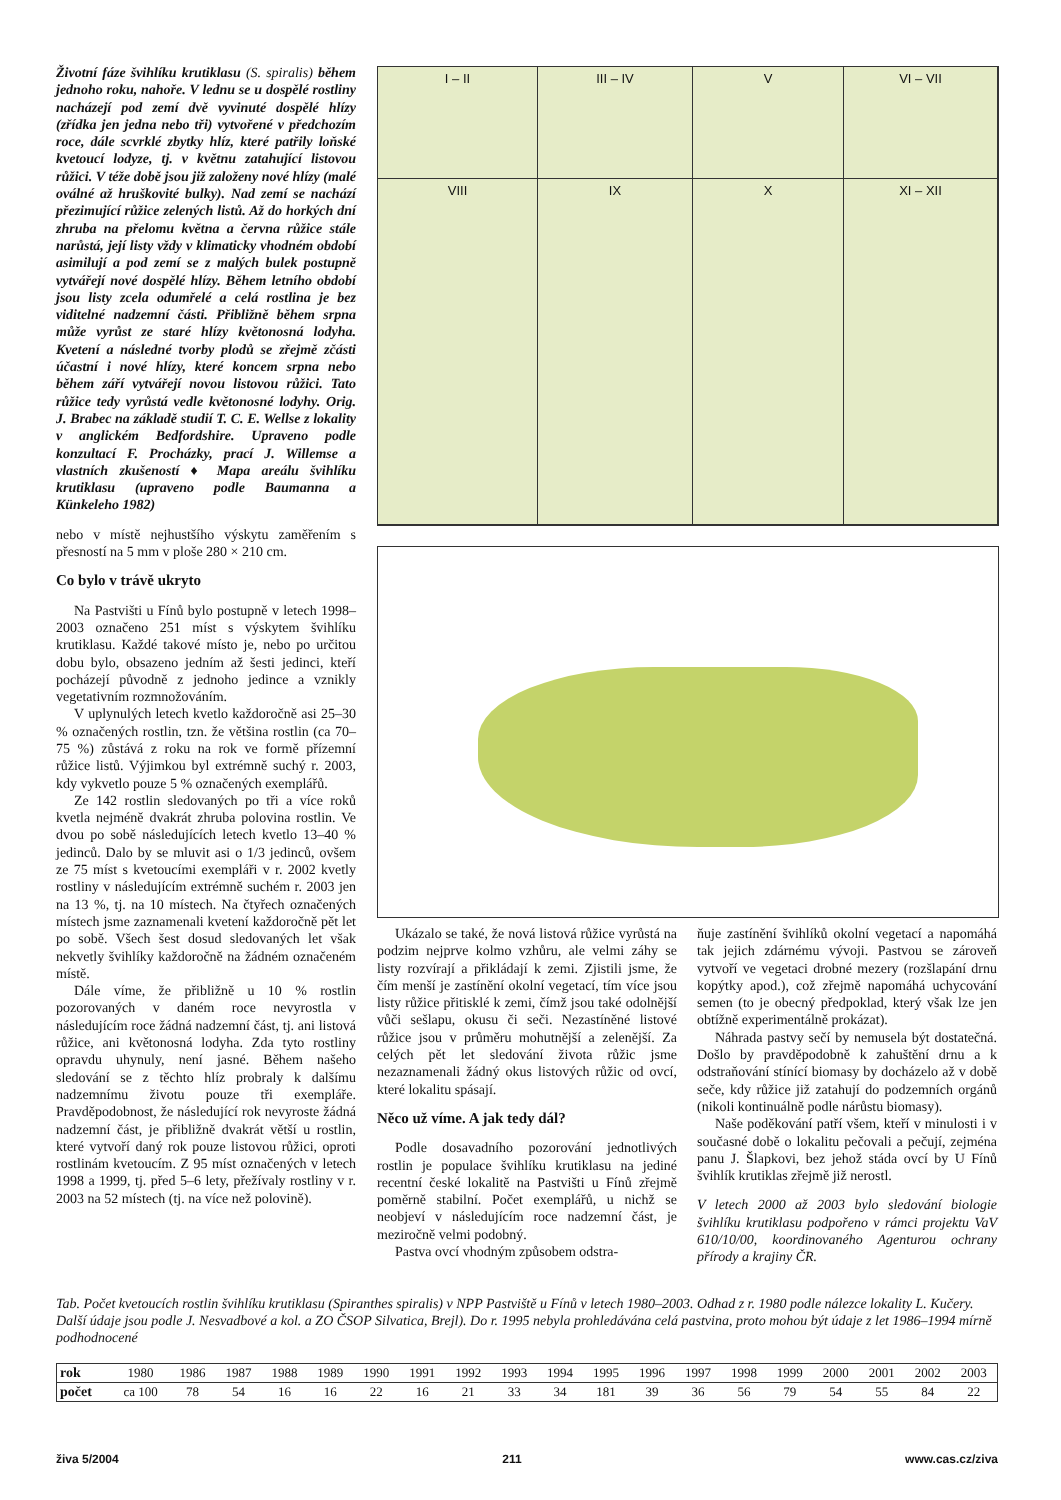Životní fáze švihlíku krutiklasu (S. spiralis) během jednoho roku, nahoře. V lednu se u dospělé rostliny nacházejí pod zemí dvě vyvinuté dospělé hlízy (zřídka jen jedna nebo tři) vytvořené v předchozím roce, dále scvrklé zbytky hlíz, které patřily loňské kvetoucí lodyze, tj. v květnu zatahující listovou růžici. V téže době jsou již založeny nové hlízy (malé oválné až hruškovité bulky). Nad zemí se nachází přezimující růžice zelených listů. Až do horkých dní zhruba na přelomu května a června růžice stále narůstá, její listy vždy v klimaticky vhodném období asimilují a pod zemí se z malých bulek postupně vytvářejí nové dospělé hlízy. Během letního období jsou listy zcela odumřelé a celá rostlina je bez viditelné nadzemní části. Přibližně během srpna může vyrůst ze staré hlízy květonosná lodyha. Kvetení a následné tvorby plodů se zřejmě zčásti účastní i nové hlízy, které koncem srpna nebo během září vytvářejí novou listovou růžici. Tato růžice tedy vyrůstá vedle květonosné lodyhy. Orig. J. Brabec na základě studií T. C. E. Wellse z lokality v anglickém Bedfordshire. Upraveno podle konzultací F. Procházky, prací J. Willemse a vlastních zkušeností ♦ Mapa areálu švihlíku krutiklasu (upraveno podle Baumanna a Künkeleho 1982)
nebo v místě nejhustšího výskytu zaměřením s přesností na 5 mm v ploše 280 × 210 cm.
Co bylo v trávě ukryto
Na Pastvišti u Fínů bylo postupně v letech 1998–2003 označeno 251 míst s výskytem švihlíku krutiklasu. Každé takové místo je, nebo po určitou dobu bylo, obsazeno jedním až šesti jedinci, kteří pocházejí původně z jednoho jedince a vznikly vegetativním rozmnožováním.
V uplynulých letech kvetlo každoročně asi 25–30 % označených rostlin, tzn. že většina rostlin (ca 70–75 %) zůstává z roku na rok ve formě přízemní růžice listů. Výjimkou byl extrémně suchý r. 2003, kdy vykvetlo pouze 5 % označených exemplářů.
Ze 142 rostlin sledovaných po tři a více roků kvetla nejméně dvakrát zhruba polovina rostlin. Ve dvou po sobě následujících letech kvetlo 13–40 % jedinců. Dalo by se mluvit asi o 1/3 jedinců, ovšem ze 75 míst s kvetoucími exempláři v r. 2002 kvetly rostliny v následujícím extrémně suchém r. 2003 jen na 13 %, tj. na 10 místech. Na čtyřech označených místech jsme zaznamenali kvetení každoročně pět let po sobě. Všech šest dosud sledovaných let však nekvetly švihlíky každoročně na žádném označeném místě.
Dále víme, že přibližně u 10 % rostlin pozorovaných v daném roce nevyrostla v následujícím roce žádná nadzemní část, tj. ani listová růžice, ani květonosná lodyha. Zda tyto rostliny opravdu uhynuly, není jasné. Během našeho sledování se z těchto hlíz probraly k dalšímu nadzemnímu životu pouze tři exempláře. Pravděpodobnost, že následující rok nevyroste žádná nadzemní část, je přibližně dvakrát větší u rostlin, které vytvoří daný rok pouze listovou růžici, oproti rostlinám kvetoucím. Z 95 míst označených v letech 1998 a 1999, tj. před 5–6 lety, přežívaly rostliny v r. 2003 na 52 místech (tj. na více než polovině).
I – II
III – IV
V
VI – VII
VIII
IX
X
XI – XII
Ukázalo se také, že nová listová růžice vyrůstá na podzim nejprve kolmo vzhůru, ale velmi záhy se listy rozvírají a přikládají k zemi. Zjistili jsme, že čím menší je zastínění okolní vegetací, tím více jsou listy růžice přitisklé k zemi, čímž jsou také odolnější vůči sešlapu, okusu či seči. Nezastíněné listové růžice jsou v průměru mohutnější a zelenější. Za celých pět let sledování života růžic jsme nezaznamenali žádný okus listových růžic od ovcí, které lokalitu spásají.
Něco už víme. A jak tedy dál?
Podle dosavadního pozorování jednotlivých rostlin je populace švihlíku krutiklasu na jediné recentní české lokalitě na Pastvišti u Fínů zřejmě poměrně stabilní. Počet exemplářů, u nichž se neobjeví v následujícím roce nadzemní část, je meziročně velmi podobný.
Pastva ovcí vhodným způsobem odstra-
ňuje zastínění švihlíků okolní vegetací a napomáhá tak jejich zdárnému vývoji. Pastvou se zároveň vytvoří ve vegetaci drobné mezery (rozšlapání drnu kopýtky apod.), což zřejmě napomáhá uchycování semen (to je obecný předpoklad, který však lze jen obtížně experimentálně prokázat).
Náhrada pastvy sečí by nemusela být dostatečná. Došlo by pravděpodobně k zahuštění drnu a k odstraňování stínící biomasy by docházelo až v době seče, kdy růžice již zatahují do podzemních orgánů (nikoli kontinuálně podle nárůstu biomasy).
Naše poděkování patří všem, kteří v minulosti i v současné době o lokalitu pečovali a pečují, zejména panu J. Šlapkovi, bez jehož stáda ovcí by U Fínů švihlík krutiklas zřejmě již nerostl.
V letech 2000 až 2003 bylo sledování biologie švihlíku krutiklasu podpořeno v rámci projektu VaV 610/10/00, koordinovaného Agenturou ochrany přírody a krajiny ČR.
Tab. Počet kvetoucích rostlin švihlíku krutiklasu (Spiranthes spiralis) v NPP Pastviště u Fínů v letech 1980–2003. Odhad z r. 1980 podle nálezce lokality L. Kučery. Další údaje jsou podle J. Nesvadbové a kol. a ZO ČSOP Silvatica, Brejl). Do r. 1995 nebyla prohledávána celá pastvina, proto mohou být údaje z let 1986–1994 mírně podhodnocené
| rok | 1980 | 1986 | 1987 | 1988 | 1989 | 1990 | 1991 | 1992 | 1993 | 1994 | 1995 | 1996 | 1997 | 1998 | 1999 | 2000 | 2001 | 2002 | 2003 |
| počet | ca 100 | 78 | 54 | 16 | 16 | 22 | 16 | 21 | 33 | 34 | 181 | 39 | 36 | 56 | 79 | 54 | 55 | 84 | 22 |
živa 5/2004 211 www.cas.cz/ziva